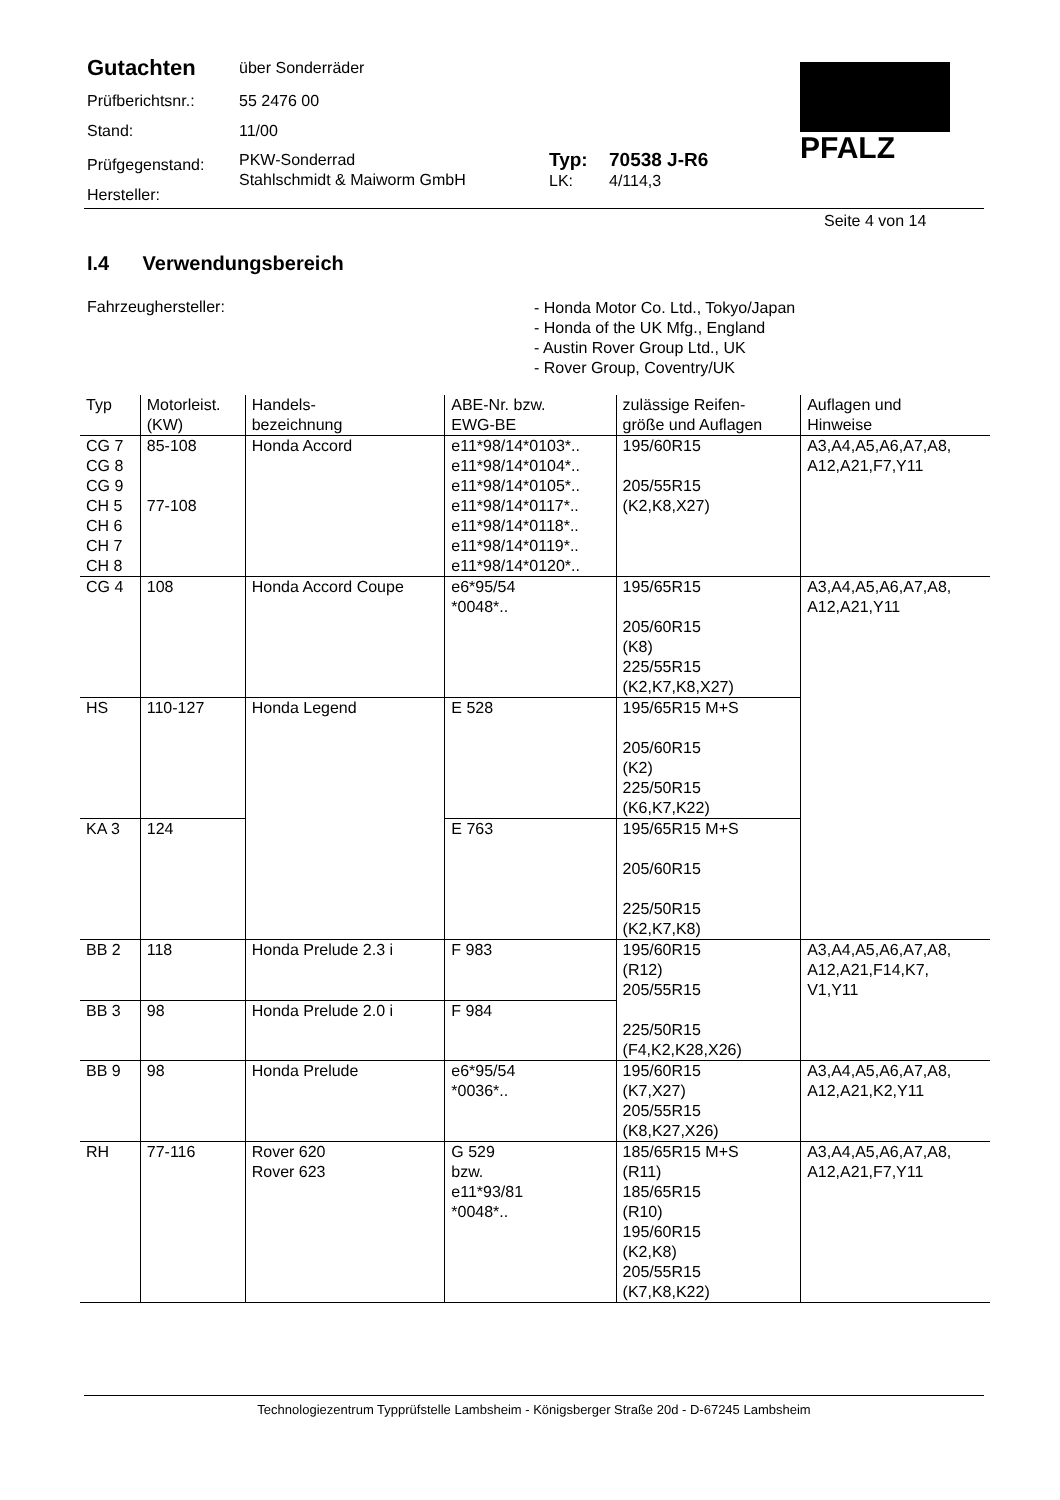Gutachten
über Sonderräder
Prüfberichtsnr.:
55 2476 00
Stand: 11/00
Prüfgegenstand:
Hersteller:
PKW-Sonderrad
Stahlschmidt & Maiworm GmbH
Typ:
LK:
70538 J-R6
4/114,3
PFALZ
Seite 4 von 14
I.4 Verwendungsbereich
Fahrzeughersteller:
- Honda Motor Co. Ltd., Tokyo/Japan
- Honda of the UK Mfg., England
- Austin Rover Group Ltd., UK
- Rover Group, Coventry/UK
| Typ | Motorleist. (KW) | Handels- bezeichnung | ABE-Nr. bzw. EWG-BE | zulässige Reifen- größe und Auflagen | Auflagen und Hinweise |
| --- | --- | --- | --- | --- | --- |
| CG 7 CG 8 CG 9 CH 5 CH 6 CH 7 CH 8 | 85-108 77-108 | Honda Accord | e11*98/14*0103*.. e11*98/14*0104*.. e11*98/14*0105*.. e11*98/14*0117*.. e11*98/14*0118*.. e11*98/14*0119*.. e11*98/14*0120*.. | 195/60R15 205/55R15 (K2,K8,X27) | A3,A4,A5,A6,A7,A8, A12,A21,F7,Y11 |
| CG 4 | 108 | Honda Accord Coupe | e6*95/54 *0048*.. | 195/65R15 205/60R15 (K8) 225/55R15 (K2,K7,K8,X27) | A3,A4,A5,A6,A7,A8, A12,A21,Y11 |
| HS | 110-127 | Honda Legend | E 528 | 195/65R15 M+S 205/60R15 (K2) 225/50R15 (K6,K7,K22) | |
| KA 3 | 124 | | E 763 | 195/65R15 M+S 205/60R15 225/50R15 (K2,K7,K8) | |
| BB 2 | 118 | Honda Prelude 2.3 i | F 983 | 195/60R15 (R12) 205/55R15 225/50R15 (F4,K2,K28,X26) | A3,A4,A5,A6,A7,A8, A12,A21,F14,K7, V1,Y11 |
| BB 3 | 98 | Honda Prelude 2.0 i | F 984 | | |
| BB 9 | 98 | Honda Prelude | e6*95/54 *0036*.. | 195/60R15 (K7,X27) 205/55R15 (K8,K27,X26) | A3,A4,A5,A6,A7,A8, A12,A21,K2,Y11 |
| RH | 77-116 | Rover 620 Rover 623 | G 529 bzw. e11*93/81 *0048*.. | 185/65R15 M+S (R11) 185/65R15 (R10) 195/60R15 (K2,K8) 205/55R15 (K7,K8,K22) | A3,A4,A5,A6,A7,A8, A12,A21,F7,Y11 |
Technologiezentrum Typprüfstelle Lambsheim - Königsberger Straße 20d - D-67245 Lambsheim